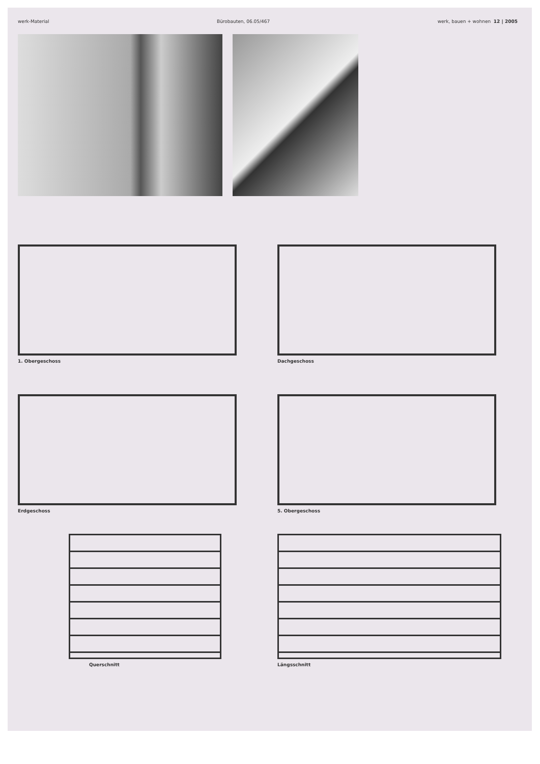werk-Material Bürobauten, 06.05/467 werk, bauen + wohnen 12 | 2005
1. Obergeschoss
Dachgeschoss
Erdgeschoss
5. Obergeschoss
Querschnitt
Längsschnitt